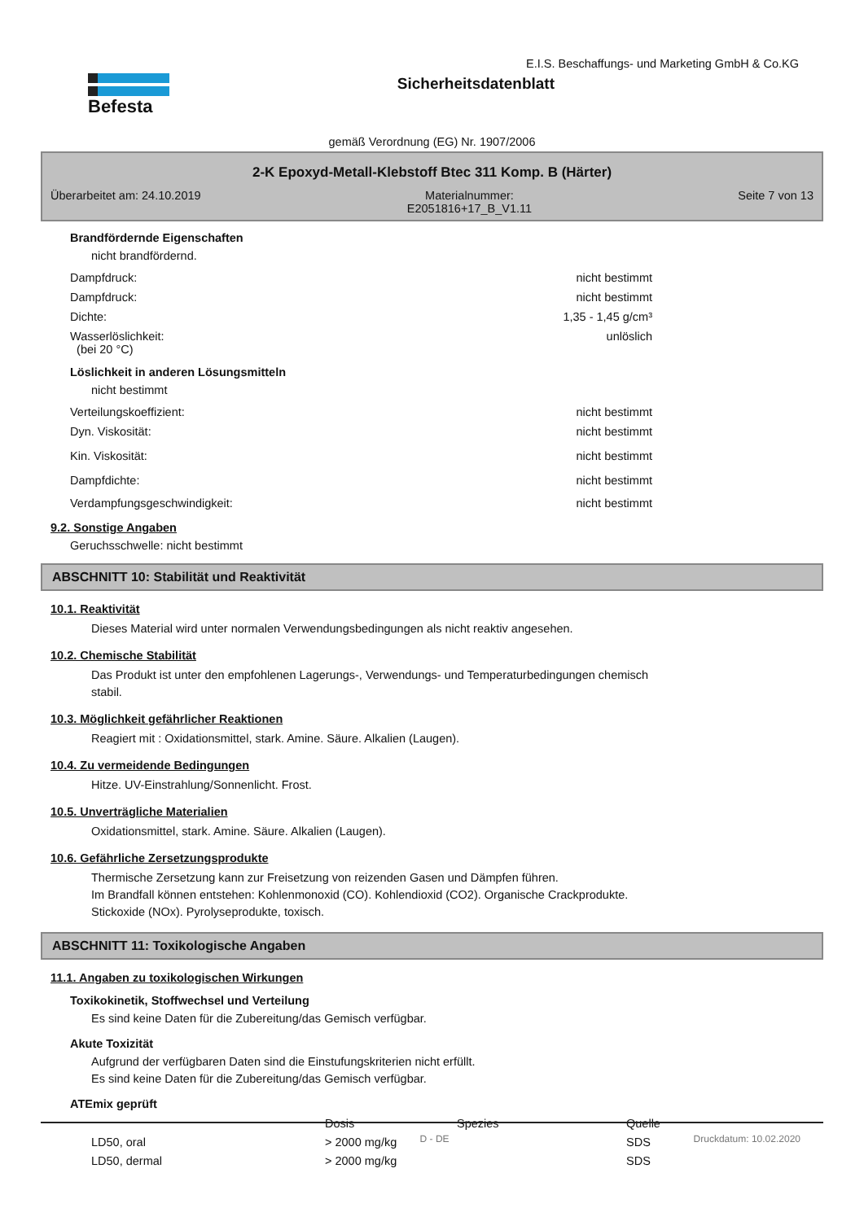Befesta
E.I.S. Beschaffungs- und Marketing GmbH & Co.KG
Sicherheitsdatenblatt
gemäß Verordnung (EG) Nr. 1907/2006
2-K Epoxyd-Metall-Klebstoff Btec 311 Komp. B (Härter)
Überarbeitet am: 24.10.2019 Materialnummer:
E2051816+17_B_V1.11 Seite 7 von 13
Brandfördernde Eigenschaften
nicht brandfördernd.
Dampfdruck: nicht bestimmt
Dampfdruck: nicht bestimmt
Dichte: 1,35 - 1,45 g/cm³
Wasserlöslichkeit:
(bei 20 °C) unlöslich
Löslichkeit in anderen Lösungsmitteln
nicht bestimmt
Verteilungskoeffizient: nicht bestimmt
Dyn. Viskosität: nicht bestimmt
Kin. Viskosität: nicht bestimmt
Dampfdichte: nicht bestimmt
Verdampfungsgeschwindigkeit: nicht bestimmt
9.2. Sonstige Angaben
Geruchsschwelle: nicht bestimmt
ABSCHNITT 10: Stabilität und Reaktivität
10.1. Reaktivität
Dieses Material wird unter normalen Verwendungsbedingungen als nicht reaktiv angesehen.
10.2. Chemische Stabilität
Das Produkt ist unter den empfohlenen Lagerungs-, Verwendungs- und Temperaturbedingungen chemisch
stabil.
10.3. Möglichkeit gefährlicher Reaktionen
Reagiert mit : Oxidationsmittel, stark. Amine. Säure. Alkalien (Laugen).
10.4. Zu vermeidende Bedingungen
Hitze. UV-Einstrahlung/Sonnenlicht. Frost.
10.5. Unverträgliche Materialien
Oxidationsmittel, stark. Amine. Säure. Alkalien (Laugen).
10.6. Gefährliche Zersetzungsprodukte
Thermische Zersetzung kann zur Freisetzung von reizenden Gasen und Dämpfen führen.
Im Brandfall können entstehen: Kohlenmonoxid (CO). Kohlendioxid (CO2). Organische Crackprodukte.
Stickoxide (NOx). Pyrolyseprodukte, toxisch.
ABSCHNITT 11: Toxikologische Angaben
11.1. Angaben zu toxikologischen Wirkungen
Toxikokinetik, Stoffwechsel und Verteilung
Es sind keine Daten für die Zubereitung/das Gemisch verfügbar.
Akute Toxizität
Aufgrund der verfügbaren Daten sind die Einstufungskriterien nicht erfüllt.
Es sind keine Daten für die Zubereitung/das Gemisch verfügbar.
ATEmix geprüft
| | Dosis | Spezies | Quelle |
| --- | --- | --- | --- |
| LD50, oral | > 2000 mg/kg | | SDS |
| LD50, dermal | > 2000 mg/kg | | SDS |
D - DE Druckdatum: 10.02.2020